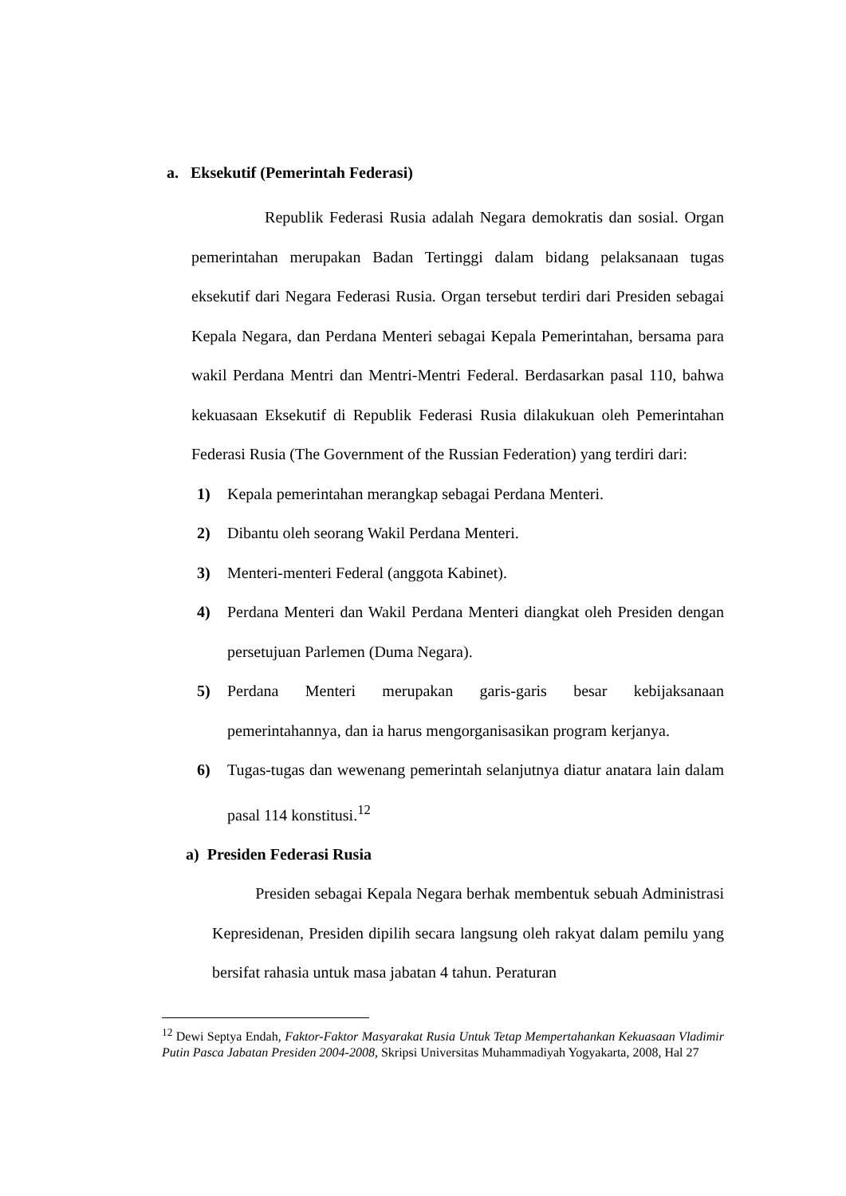a. Eksekutif (Pemerintah Federasi)
Republik Federasi Rusia adalah Negara demokratis dan sosial. Organ pemerintahan merupakan Badan Tertinggi dalam bidang pelaksanaan tugas eksekutif dari Negara Federasi Rusia. Organ tersebut terdiri dari Presiden sebagai Kepala Negara, dan Perdana Menteri sebagai Kepala Pemerintahan, bersama para wakil Perdana Mentri dan Mentri-Mentri Federal. Berdasarkan pasal 110, bahwa kekuasaan Eksekutif di Republik Federasi Rusia dilakukuan oleh Pemerintahan Federasi Rusia (The Government of the Russian Federation) yang terdiri dari:
1) Kepala pemerintahan merangkap sebagai Perdana Menteri.
2) Dibantu oleh seorang Wakil Perdana Menteri.
3) Menteri-menteri Federal (anggota Kabinet).
4) Perdana Menteri dan Wakil Perdana Menteri diangkat oleh Presiden dengan persetujuan Parlemen (Duma Negara).
5) Perdana Menteri merupakan garis-garis besar kebijaksanaan pemerintahannya, dan ia harus mengorganisasikan program kerjanya.
6) Tugas-tugas dan wewenang pemerintah selanjutnya diatur anatara lain dalam pasal 114 konstitusi.<sup>12</sup>
a) Presiden Federasi Rusia
Presiden sebagai Kepala Negara berhak membentuk sebuah Administrasi Kepresidenan, Presiden dipilih secara langsung oleh rakyat dalam pemilu yang bersifat rahasia untuk masa jabatan 4 tahun. Peraturan
<sup>12</sup> Dewi Septya Endah, Faktor-Faktor Masyarakat Rusia Untuk Tetap Mempertahankan Kekuasaan Vladimir Putin Pasca Jabatan Presiden 2004-2008, Skripsi Universitas Muhammadiyah Yogyakarta, 2008, Hal 27